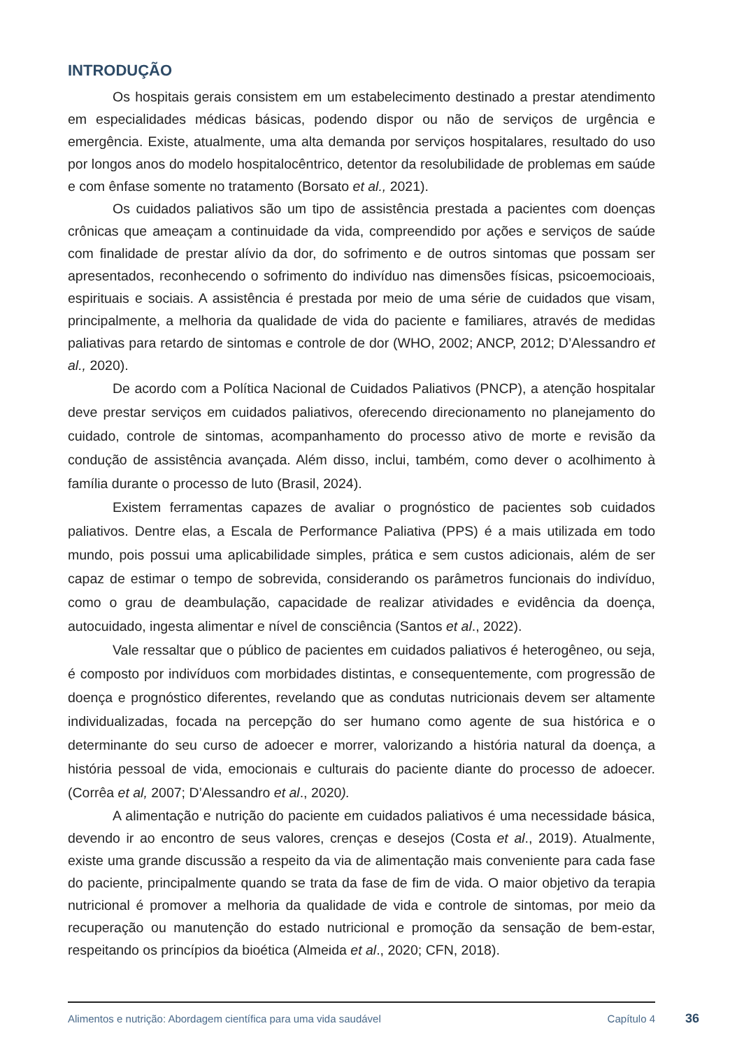INTRODUÇÃO
Os hospitais gerais consistem em um estabelecimento destinado a prestar atendimento em especialidades médicas básicas, podendo dispor ou não de serviços de urgência e emergência. Existe, atualmente, uma alta demanda por serviços hospitalares, resultado do uso por longos anos do modelo hospitalocêntrico, detentor da resolubilidade de problemas em saúde e com ênfase somente no tratamento (Borsato et al., 2021).
Os cuidados paliativos são um tipo de assistência prestada a pacientes com doenças crônicas que ameaçam a continuidade da vida, compreendido por ações e serviços de saúde com finalidade de prestar alívio da dor, do sofrimento e de outros sintomas que possam ser apresentados, reconhecendo o sofrimento do indivíduo nas dimensões físicas, psicoemocioais, espirituais e sociais. A assistência é prestada por meio de uma série de cuidados que visam, principalmente, a melhoria da qualidade de vida do paciente e familiares, através de medidas paliativas para retardo de sintomas e controle de dor (WHO, 2002; ANCP, 2012; D’Alessandro et al., 2020).
De acordo com a Política Nacional de Cuidados Paliativos (PNCP), a atenção hospitalar deve prestar serviços em cuidados paliativos, oferecendo direcionamento no planejamento do cuidado, controle de sintomas, acompanhamento do processo ativo de morte e revisão da condução de assistência avançada. Além disso, inclui, também, como dever o acolhimento à família durante o processo de luto (Brasil, 2024).
Existem ferramentas capazes de avaliar o prognóstico de pacientes sob cuidados paliativos. Dentre elas, a Escala de Performance Paliativa (PPS) é a mais utilizada em todo mundo, pois possui uma aplicabilidade simples, prática e sem custos adicionais, além de ser capaz de estimar o tempo de sobrevida, considerando os parâmetros funcionais do indivíduo, como o grau de deambulação, capacidade de realizar atividades e evidência da doença, autocuidado, ingesta alimentar e nível de consciência (Santos et al., 2022).
Vale ressaltar que o público de pacientes em cuidados paliativos é heterogêneo, ou seja, é composto por indivíduos com morbidades distintas, e consequentemente, com progressão de doença e prognóstico diferentes, revelando que as condutas nutricionais devem ser altamente individualizadas, focada na percepção do ser humano como agente de sua histórica e o determinante do seu curso de adoecer e morrer, valorizando a história natural da doença, a história pessoal de vida, emocionais e culturais do paciente diante do processo de adoecer. (Corrêa et al, 2007; D’Alessandro et al., 2020).
A alimentação e nutrição do paciente em cuidados paliativos é uma necessidade básica, devendo ir ao encontro de seus valores, crenças e desejos (Costa et al., 2019). Atualmente, existe uma grande discussão a respeito da via de alimentação mais conveniente para cada fase do paciente, principalmente quando se trata da fase de fim de vida. O maior objetivo da terapia nutricional é promover a melhoria da qualidade de vida e controle de sintomas, por meio da recuperação ou manutenção do estado nutricional e promoção da sensação de bem-estar, respeitando os princípios da bioética (Almeida et al., 2020; CFN, 2018).
Alimentos e nutrição: Abordagem científica para uma vida saudável Capítulo 4
36